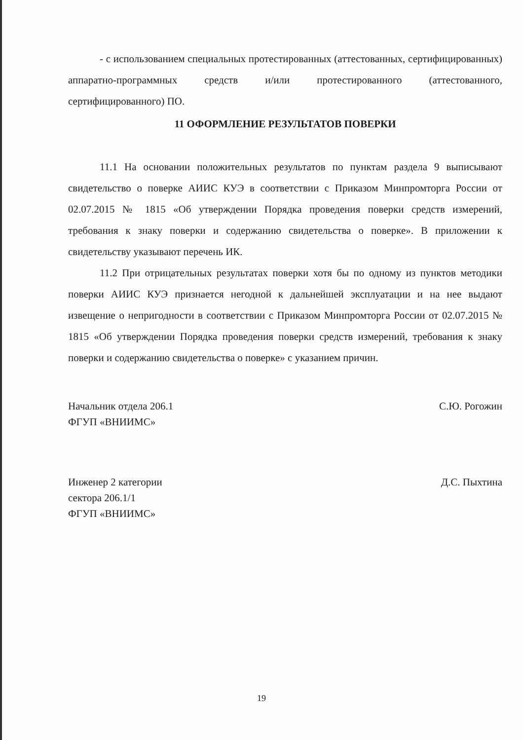- с использованием специальных протестированных (аттестованных, сертифицированных) аппаратно-программных средств и/или протестированного (аттестованного, сертифицированного) ПО.
11 ОФОРМЛЕНИЕ РЕЗУЛЬТАТОВ ПОВЕРКИ
11.1 На основании положительных результатов по пунктам раздела 9 выписывают свидетельство о поверке АИИС КУЭ в соответствии с Приказом Минпромторга России от 02.07.2015 № 1815 «Об утверждении Порядка проведения поверки средств измерений, требования к знаку поверки и содержанию свидетельства о поверке». В приложении к свидетельству указывают перечень ИК.
11.2 При отрицательных результатах поверки хотя бы по одному из пунктов методики поверки АИИС КУЭ признается негодной к дальнейшей эксплуатации и на нее выдают извещение о непригодности в соответствии с Приказом Минпромторга России от 02.07.2015 № 1815 «Об утверждении Порядка проведения поверки средств измерений, требования к знаку поверки и содержанию свидетельства о поверке» с указанием причин.
Начальник отдела 206.1
ФГУП «ВНИИМС»
С.Ю. Рогожин
Инженер 2 категории
сектора 206.1/1
ФГУП «ВНИИМС»
Д.С. Пыхтина
19